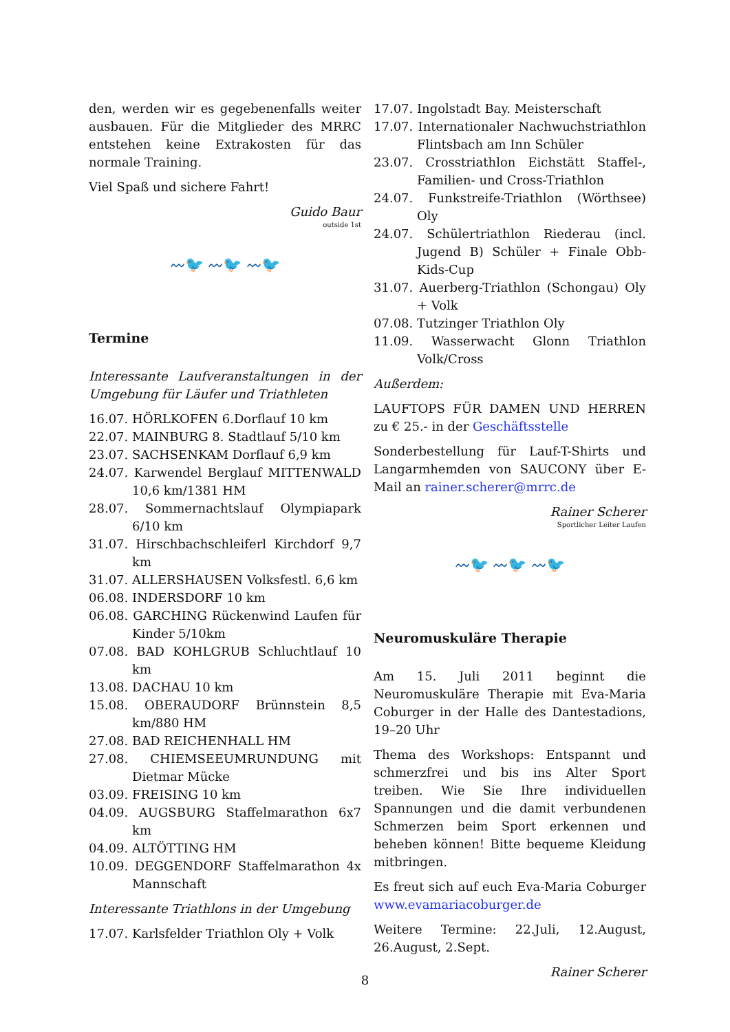den, werden wir es gegebenenfalls weiter ausbauen. Für die Mitglieder des MRRC entstehen keine Extrakosten für das normale Training.
Viel Spaß und sichere Fahrt!
Guido Baur
outside 1st
〰🐦 〰🐦 〰🐦
Termine
Interessante Laufveranstaltungen in der Umgebung für Läufer und Triathleten
16.07. HÖRLKOFEN 6.Dorflauf 10 km
22.07. MAINBURG 8. Stadtlauf 5/10 km
23.07. SACHSENKAM Dorflauf 6,9 km
24.07. Karwendel Berglauf MITTENWALD 10,6 km/1381 HM
28.07. Sommernachtslauf Olympiapark 6/10 km
31.07. Hirschbachschleiferl Kirchdorf 9,7 km
31.07. ALLERSHAUSEN Volksfestl. 6,6 km
06.08. INDERSDORF 10 km
06.08. GARCHING Rückenwind Laufen für Kinder 5/10km
07.08. BAD KOHLGRUB Schluchtlauf 10 km
13.08. DACHAU 10 km
15.08. OBERAUDORF Brünnstein 8,5 km/880 HM
27.08. BAD REICHENHALL HM
27.08. CHIEMSEEUMRUNDUNG mit Dietmar Mücke
03.09. FREISING 10 km
04.09. AUGSBURG Staffelmarathon 6x7 km
04.09. ALTÖTTING HM
10.09. DEGGENDORF Staffelmarathon 4x Mannschaft
Interessante Triathlons in der Umgebung
17.07. Karlsfelder Triathlon Oly + Volk
17.07. Ingolstadt Bay. Meisterschaft
17.07. Internationaler Nachwuchstriathlon Flintsbach am Inn Schüler
23.07. Crosstriathlon Eichstätt Staffel-, Familien- und Cross-Triathlon
24.07. Funkstreife-Triathlon (Wörthsee) Oly
24.07. Schülertriathlon Riederau (incl. Jugend B) Schüler + Finale Obb-Kids-Cup
31.07. Auerberg-Triathlon (Schongau) Oly + Volk
07.08. Tutzinger Triathlon Oly
11.09. Wasserwacht Glonn Triathlon Volk/Cross
Außerdem:
LAUFTOPS FÜR DAMEN UND HERREN zu € 25.- in der Geschäftsstelle
Sonderbestellung für Lauf-T-Shirts und Langarmhemden von SAUCONY über E-Mail an rainer.scherer@mrrc.de
Rainer Scherer
Sportlicher Leiter Laufen
〰🐦 〰🐦 〰🐦
Neuromuskuläre Therapie
Am 15. Juli 2011 beginnt die Neuromuskuläre Therapie mit Eva-Maria Coburger in der Halle des Dantestadions, 19–20 Uhr
Thema des Workshops: Entspannt und schmerzfrei und bis ins Alter Sport treiben. Wie Sie Ihre individuellen Spannungen und die damit verbundenen Schmerzen beim Sport erkennen und beheben können! Bitte bequeme Kleidung mitbringen.
Es freut sich auf euch Eva-Maria Coburger www.evamariacoburger.de
Weitere Termine: 22.Juli, 12.August, 26.August, 2.Sept.
Rainer Scherer
8